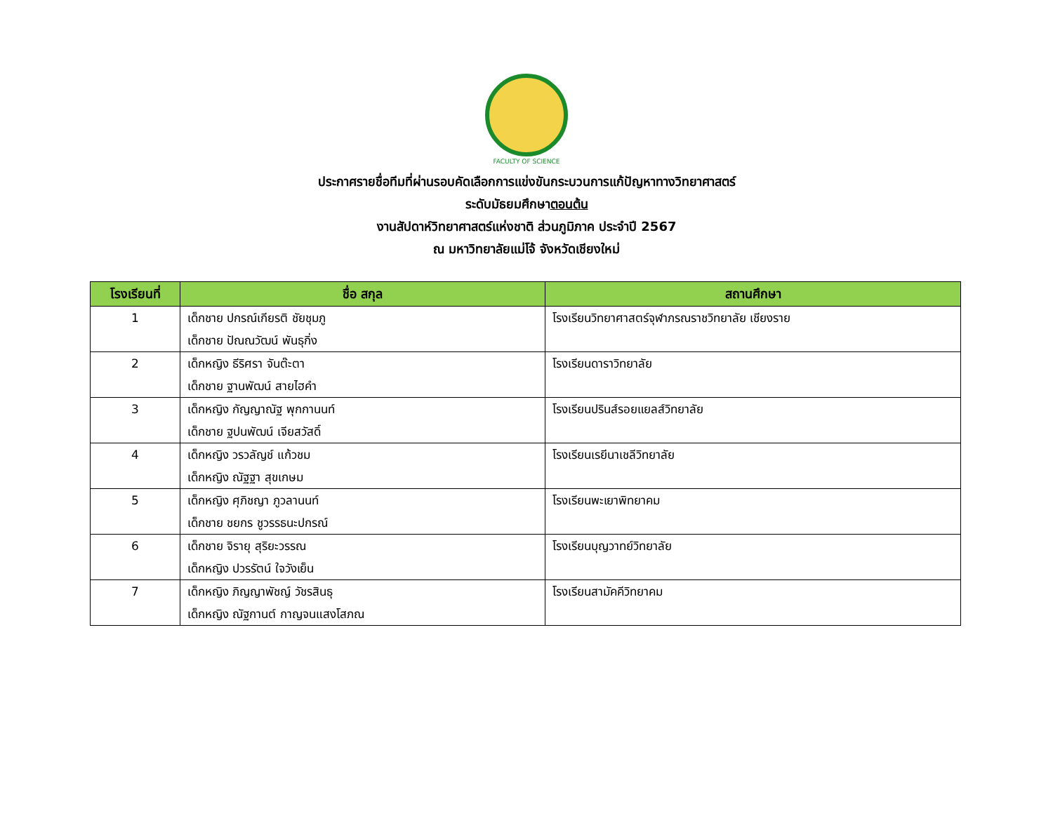FACULTY OF SCIENCE
ประกาศรายชื่อทีมที่ผ่านรอบคัดเลือกการแข่งขันกระบวนการแก้ปัญหาทางวิทยาศาสตร์
ระดับมัธยมศึกษาตอนต้น
งานสัปดาห์วิทยาศาสตร์แห่งชาติ ส่วนภูมิภาค ประจำปี 2567
ณ มหาวิทยาลัยแม่โจ้ จังหวัดเชียงใหม่
| โรงเรียนที่ | ชื่อ สกุล | สถานศึกษา |
| --- | --- | --- |
| 1 | เด็กชาย ปกรณ์เกียรติ ชัยชุมภู เด็กชาย ปัณณวัฒน์ พันธุกิ่ง | โรงเรียนวิทยาศาสตร์จุฬาภรณราชวิทยาลัย เชียงราย |
| 2 | เด็กหญิง ธีริศรา จันต๊ะตา เด็กชาย ฐานพัฒน์ สายไฮคำ | โรงเรียนดาราวิทยาลัย |
| 3 | เด็กหญิง กัญญาณัฐ พุกกานนท์ เด็กชาย ฐปนพัฒน์ เจียสวัสดิ์ | โรงเรียนปรินส์รอยแยลส์วิทยาลัย |
| 4 | เด็กหญิง วรวลัญช์ แก้วชม เด็กหญิง ณัฐฐา สุขเกษม | โรงเรียนเรยีนาเชลีวิทยาลัย |
| 5 | เด็กหญิง ศุภิชญา ภูวลานนท์ เด็กชาย ชยกร ชูวรรธนะปกรณ์ | โรงเรียนพะเยาพิทยาคม |
| 6 | เด็กชาย จิรายุ สุริยะวรรณ เด็กหญิง ปวรรัตน์ ใจวังเย็น | โรงเรียนบุญวาทย์วิทยาลัย |
| 7 | เด็กหญิง ภิญญาพัชญ์ วัชรสินธุ เด็กหญิง ณัฐกานต์ กาญจนแสงโสภณ | โรงเรียนสามัคคีวิทยาคม |